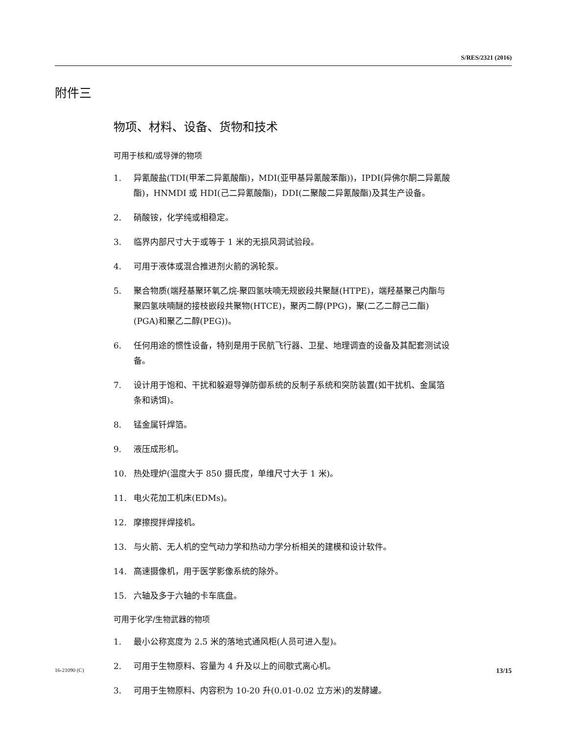S/RES/2321 (2016)
附件三
物项、材料、设备、货物和技术
可用于核和/或导弹的物项
1. 异氰酸盐(TDI(甲苯二异氰酸酯)，MDI(亚甲基异氰酸苯酯))，IPDI(异佛尔酮二异氰酸酯)，HNMDI 或 HDI(己二异氰酸酯)，DDI(二聚酸二异氰酸酯)及其生产设备。
2. 硝酸铵，化学纯或相稳定。
3. 临界内部尺寸大于或等于 1 米的无损风洞试验段。
4. 可用于液体或混合推进剂火箭的涡轮泵。
5. 聚合物质(端羟基聚环氧乙烷-聚四氢呋喃无规嵌段共聚醚(HTPE)，端羟基聚己内酯与聚四氢呋喃醚的接枝嵌段共聚物(HTCE)，聚丙二醇(PPG)，聚(二乙二醇己二酯)(PGA)和聚乙二醇(PEG))。
6. 任何用途的惯性设备，特别是用于民航飞行器、卫星、地理调查的设备及其配套测试设备。
7. 设计用于饱和、干扰和躲避导弹防御系统的反制子系统和突防装置(如干扰机、金属箔条和诱饵)。
8. 锰金属钎焊箔。
9. 液压成形机。
10. 热处理炉(温度大于 850 摄氏度，单维尺寸大于 1 米)。
11. 电火花加工机床(EDMs)。
12. 摩擦搅拌焊接机。
13. 与火箭、无人机的空气动力学和热动力学分析相关的建模和设计软件。
14. 高速摄像机，用于医学影像系统的除外。
15. 六轴及多于六轴的卡车底盘。
可用于化学/生物武器的物项
1. 最小公称宽度为 2.5 米的落地式通风柜(人员可进入型)。
2. 可用于生物原料、容量为 4 升及以上的间歇式离心机。
3. 可用于生物原料、内容积为 10-20 升(0.01-0.02 立方米)的发酵罐。
16-21090 (C) 13/15